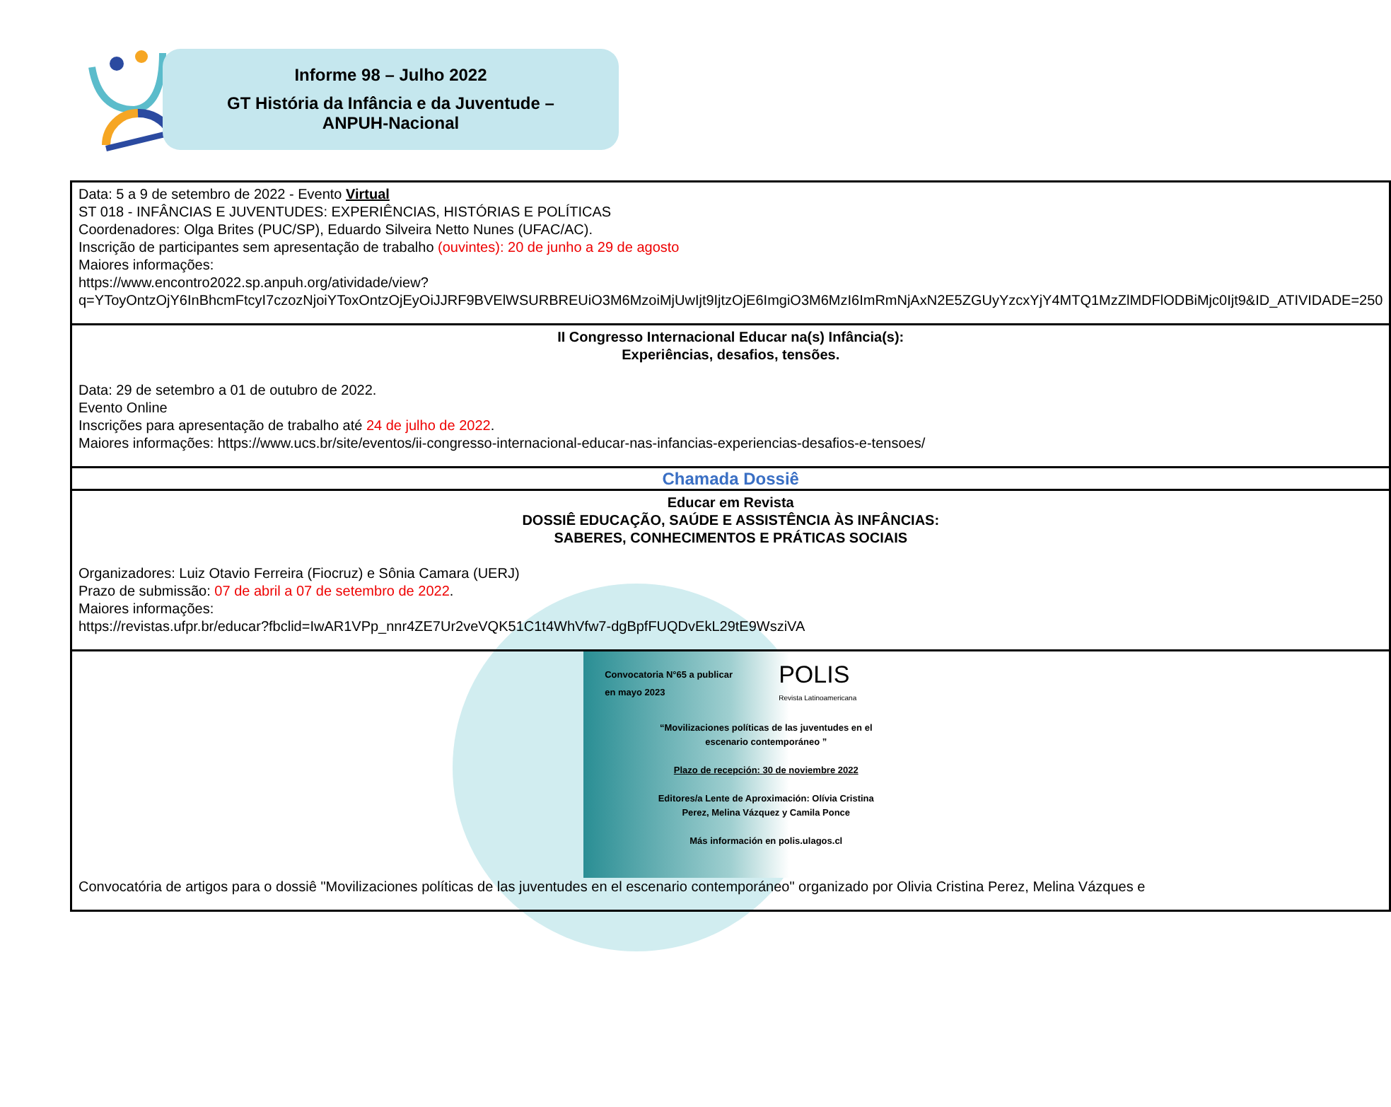Informe 98 – Julho 2022
GT História da Infância e da Juventude –
ANPUH-Nacional
| Data: 5 a 9 de setembro de 2022 - Evento Virtual ST 018 - INFÂNCIAS E JUVENTUDES: EXPERIÊNCIAS, HISTÓRIAS E POLÍTICAS Coordenadores: Olga Brites (PUC/SP), Eduardo Silveira Netto Nunes (UFAC/AC). Inscrição de participantes sem apresentação de trabalho (ouvintes): 20 de junho a 29 de agosto Maiores informações: https://www.encontro2022.sp.anpuh.org/atividade/view?q=YToyOntzOjY6InBhcmFtcyI7czozNjoiYToxOntzOjEyOiJJRF9BVElWSURBREUiO3M6MzoiMjUwIjt9IjtzOjE6ImgiO3M6MzI6ImRmNjAxN2E5ZGUyYzcxYjY4MTQ1MzZlMDFlODBiMjc0Ijt9&ID_ATIVIDADE=250 |
| II Congresso Internacional Educar na(s) Infância(s): Experiências, desafios, tensões. Data: 29 de setembro a 01 de outubro de 2022. Evento Online Inscrições para apresentação de trabalho até 24 de julho de 2022 . Maiores informações: https://www.ucs.br/site/eventos/ii-congresso-internacional-educar-nas-infancias-experiencias-desafios-e-tensoes/ |
| Chamada Dossiê |
| Educar em Revista DOSSIÊ EDUCAÇÃO, SAÚDE E ASSISTÊNCIA ÀS INFÂNCIAS: SABERES, CONHECIMENTOS E PRÁTICAS SOCIAIS Organizadores: Luiz Otavio Ferreira (Fiocruz) e Sônia Camara (UERJ) Prazo de submissão: 07 de abril a 07 de setembro de 2022 . Maiores informações: https://revistas.ufpr.br/educar?fbclid=IwAR1VPp_nnr4ZE7Ur2veVQK51C1t4WhVfw7-dgBpfFUQDvEkL29tE9WsziVA |
| Convocatoria N°65 a publicar en mayo 2023 POLIS Revista Latinoamericana “Movilizaciones políticas de las juventudes en el escenario contemporáneo ” Plazo de recepción: 30 de noviembre 2022 Editores/a Lente de Aproximación: Olívia Cristina Perez, Melina Vázquez y Camila Ponce Más información en polis.ulagos.cl Convocatória de artigos para o dossiê "Movilizaciones políticas de las juventudes en el escenario contemporáneo" organizado por Olivia Cristina Perez, Melina Vázques e |